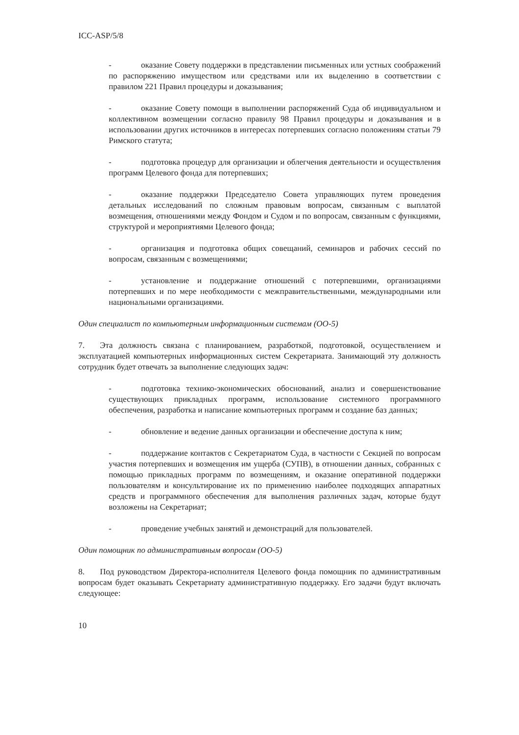ICC-ASP/5/8
- оказание Совету поддержки в представлении письменных или устных соображений по распоряжению имуществом или средствами или их выделению в соответствии с правилом 221 Правил процедуры и доказывания;
- оказание Совету помощи в выполнении распоряжений Суда об индивидуальном и коллективном возмещении согласно правилу 98 Правил процедуры и доказывания и в использовании других источников в интересах потерпевших согласно положениям статьи 79 Римского статута;
- подготовка процедур для организации и облегчения деятельности и осуществления программ Целевого фонда для потерпевших;
- оказание поддержки Председателю Совета управляющих путем проведения детальных исследований по сложным правовым вопросам, связанным с выплатой возмещения, отношениями между Фондом и Судом и по вопросам, связанным с функциями, структурой и мероприятиями Целевого фонда;
- организация и подготовка общих совещаний, семинаров и рабочих сессий по вопросам, связанным с возмещениями;
- установление и поддержание отношений с потерпевшими, организациями потерпевших и по мере необходимости с межправительственными, международными или национальными организациями.
Один специалист по компьютерным информационным системам (ОО-5)
7. Эта должность связана с планированием, разработкой, подготовкой, осуществлением и эксплуатацией компьютерных информационных систем Секретариата. Занимающий эту должность сотрудник будет отвечать за выполнение следующих задач:
- подготовка технико-экономических обоснований, анализ и совершенствование существующих прикладных программ, использование системного программного обеспечения, разработка и написание компьютерных программ и создание баз данных;
- обновление и ведение данных организации и обеспечение доступа к ним;
- поддержание контактов с Секретариатом Суда, в частности с Секцией по вопросам участия потерпевших и возмещения им ущерба (СУПВ), в отношении данных, собранных с помощью прикладных программ по возмещениям, и оказание оперативной поддержки пользователям и консультирование их по применению наиболее подходящих аппаратных средств и программного обеспечения для выполнения различных задач, которые будут возложены на Секретариат;
- проведение учебных занятий и демонстраций для пользователей.
Один помощник по административным вопросам (ОО-5)
8. Под руководством Директора-исполнителя Целевого фонда помощник по административным вопросам будет оказывать Секретариату административную поддержку. Его задачи будут включать следующее:
10